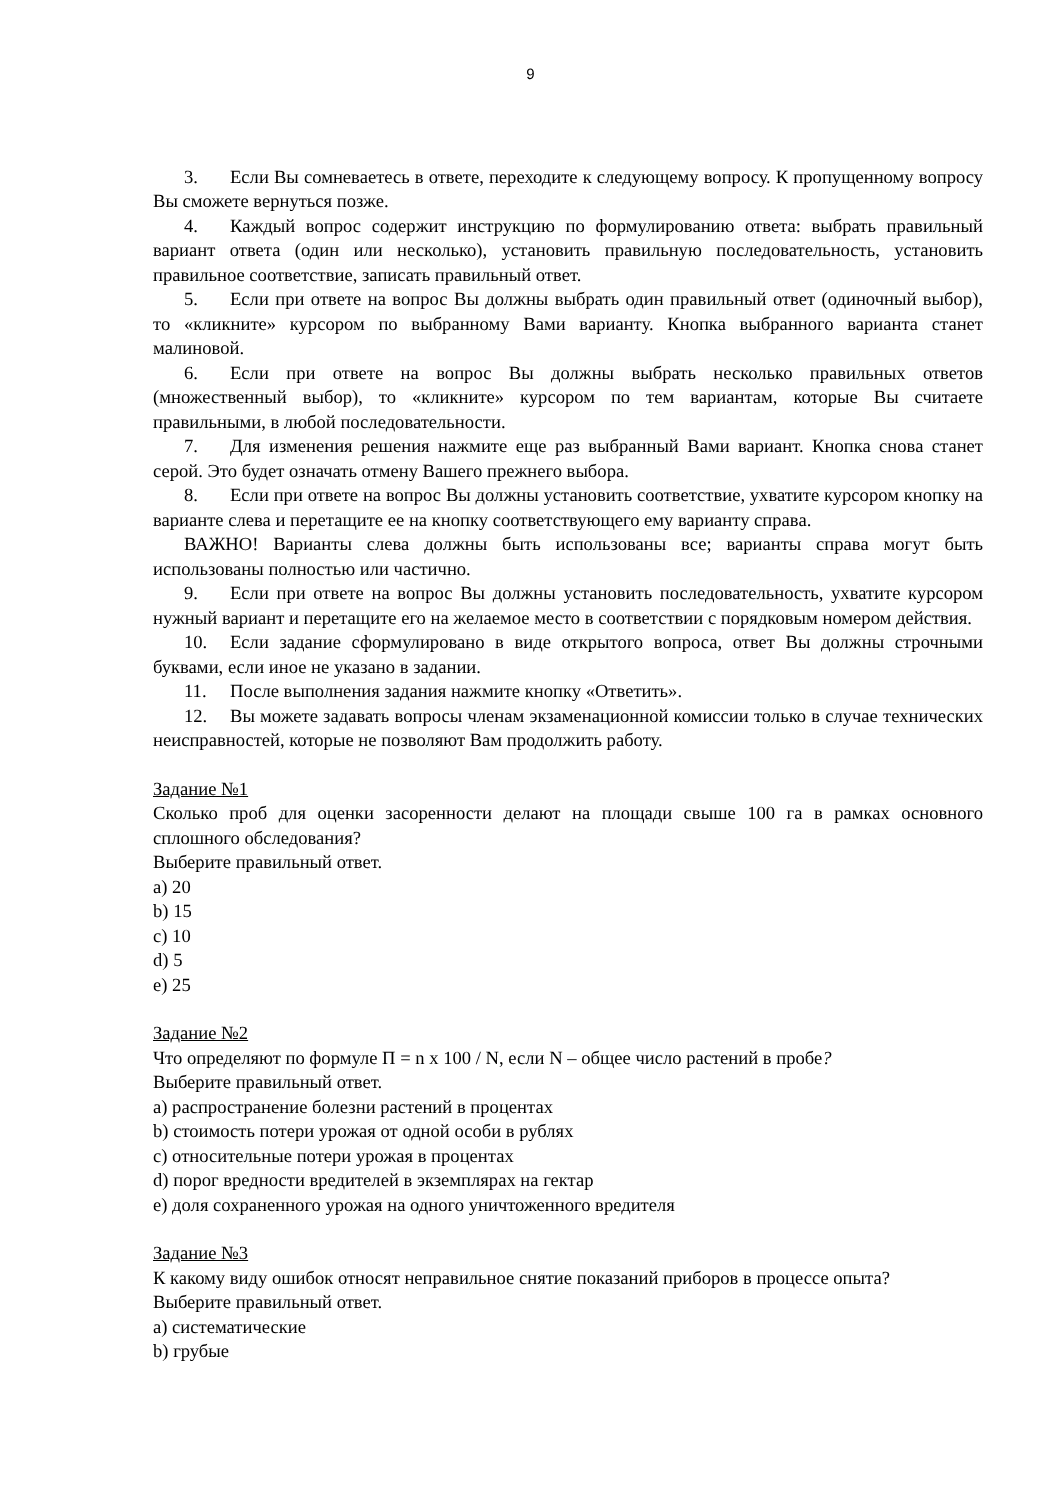9
3. Если Вы сомневаетесь в ответе, переходите к следующему вопросу. К пропущенному вопросу Вы сможете вернуться позже.
4. Каждый вопрос содержит инструкцию по формулированию ответа: выбрать правильный вариант ответа (один или несколько), установить правильную последовательность, установить правильное соответствие, записать правильный ответ.
5. Если при ответе на вопрос Вы должны выбрать один правильный ответ (одиночный выбор), то «кликните» курсором по выбранному Вами варианту. Кнопка выбранного варианта станет малиновой.
6. Если при ответе на вопрос Вы должны выбрать несколько правильных ответов (множественный выбор), то «кликните» курсором по тем вариантам, которые Вы считаете правильными, в любой последовательности.
7. Для изменения решения нажмите еще раз выбранный Вами вариант. Кнопка снова станет серой. Это будет означать отмену Вашего прежнего выбора.
8. Если при ответе на вопрос Вы должны установить соответствие, ухватите курсором кнопку на варианте слева и перетащите ее на кнопку соответствующего ему варианту справа.
ВАЖНО! Варианты слева должны быть использованы все; варианты справа могут быть использованы полностью или частично.
9. Если при ответе на вопрос Вы должны установить последовательность, ухватите курсором нужный вариант и перетащите его на желаемое место в соответствии с порядковым номером действия.
10. Если задание сформулировано в виде открытого вопроса, ответ Вы должны строчными буквами, если иное не указано в задании.
11. После выполнения задания нажмите кнопку «Ответить».
12. Вы можете задавать вопросы членам экзаменационной комиссии только в случае технических неисправностей, которые не позволяют Вам продолжить работу.
Задание №1
Сколько проб для оценки засоренности делают на площади свыше 100 га в рамках основного сплошного обследования?
Выберите правильный ответ.
a) 20
b) 15
c) 10
d) 5
e) 25
Задание №2
Что определяют по формуле П = n x 100 / N, если N – общее число растений в пробе?
Выберите правильный ответ.
a) распространение болезни растений в процентах
b) стоимость потери урожая от одной особи в рублях
c) относительные потери урожая в процентах
d) порог вредности вредителей в экземплярах на гектар
e) доля сохраненного урожая на одного уничтоженного вредителя
Задание №3
К какому виду ошибок относят неправильное снятие показаний приборов в процессе опыта?
Выберите правильный ответ.
a) систематические
b) грубые